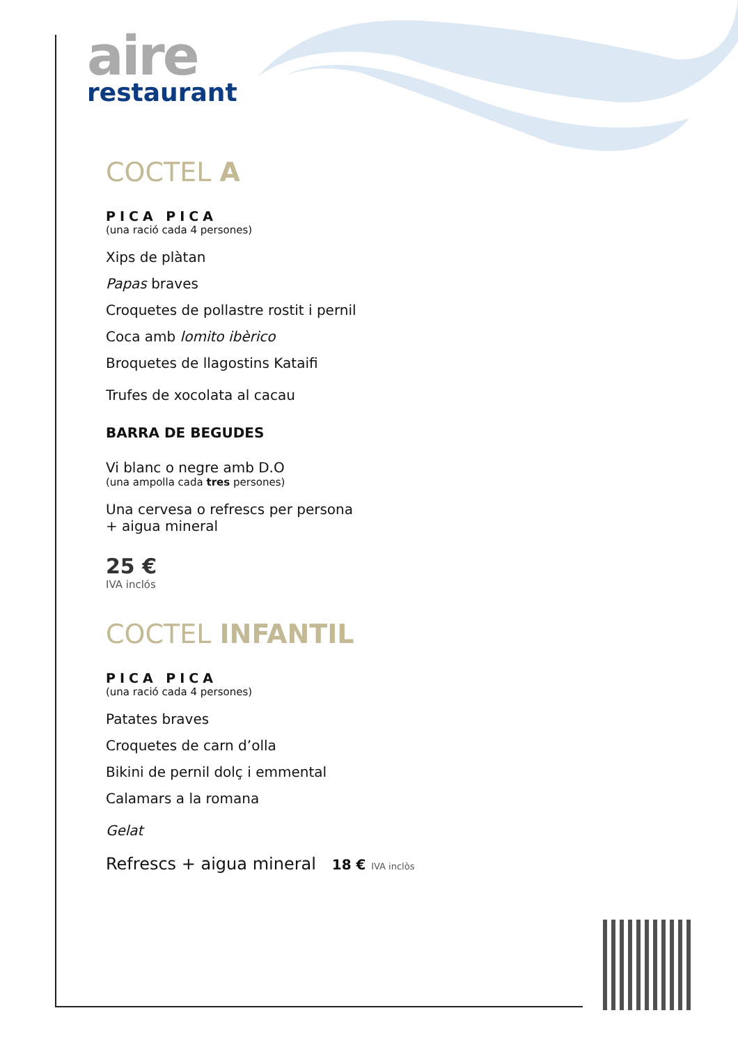aire
restaurant
COCTEL A
PICA PICA
(una ració cada 4 persones)
Xips de plàtan
Papas braves
Croquetes de pollastre rostit i pernil
Coca amb lomito ibèrico
Broquetes de llagostins Kataifi
Trufes de xocolata al cacau
BARRA DE BEGUDES
Vi blanc o negre amb D.O
(una ampolla cada tres persones)
Una cervesa o refrescs per persona
+ aigua mineral
25 €
IVA inclós
COCTEL INFANTIL
PICA PICA
(una ració cada 4 persones)
Patates braves
Croquetes de carn d’olla
Bikini de pernil dolç i emmental
Calamars a la romana
Gelat
Refrescs + aigua mineral 18 € IVA inclòs